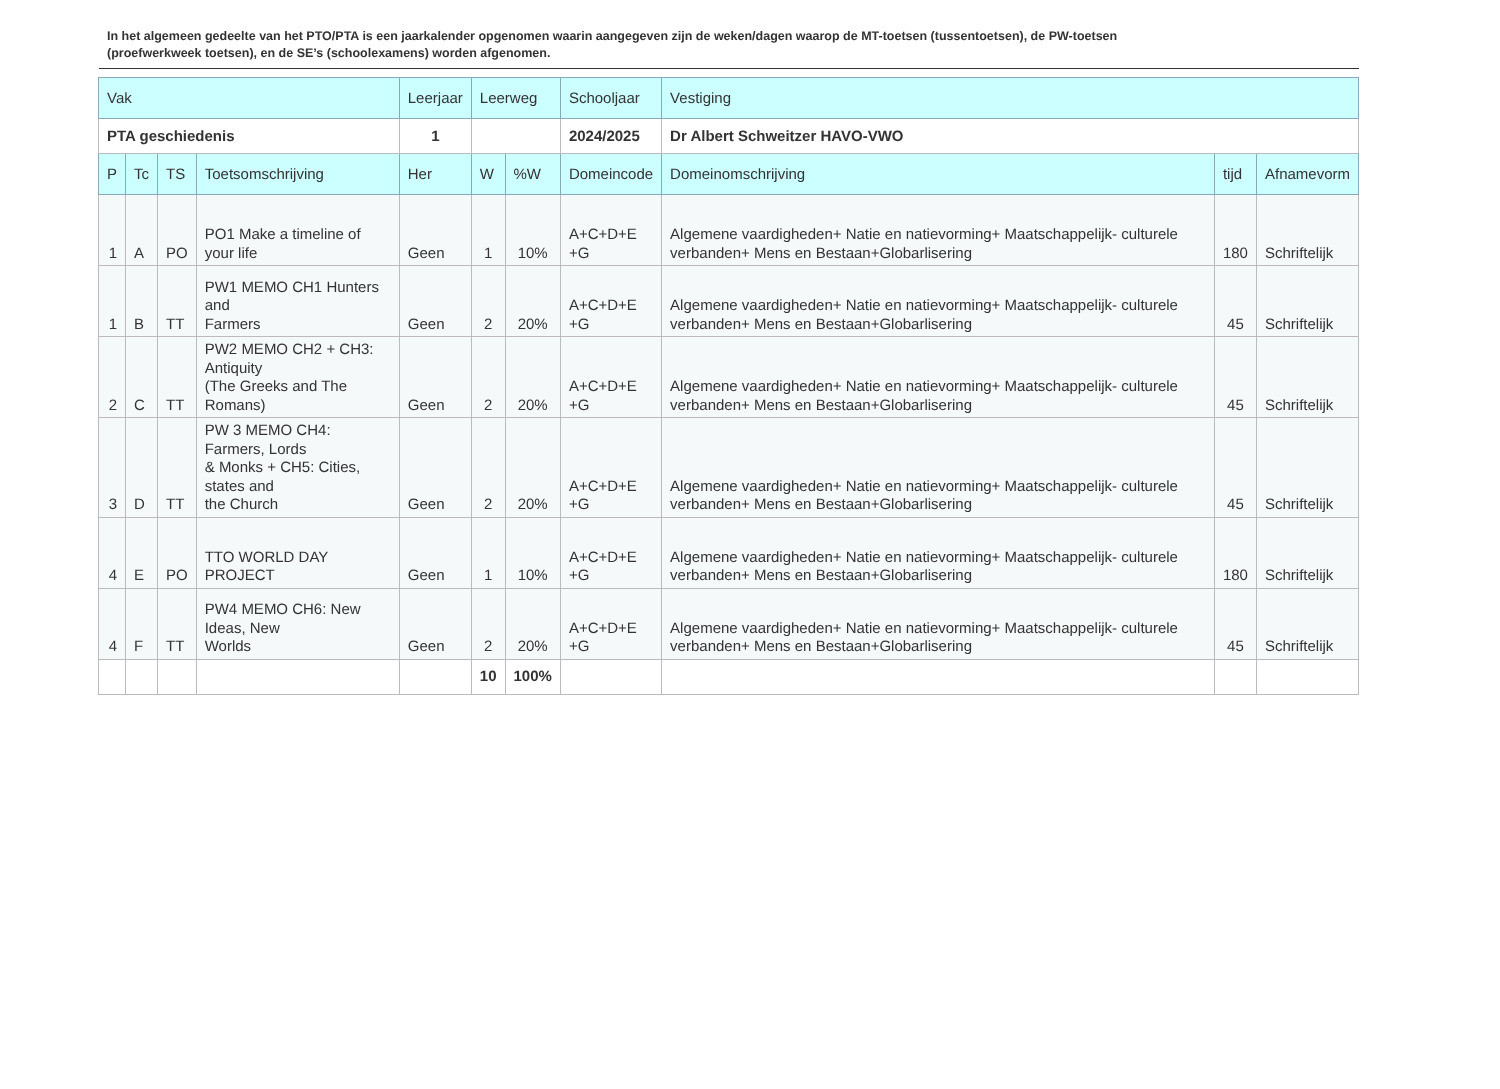In het algemeen gedeelte van het PTO/PTA is een jaarkalender opgenomen waarin aangegeven zijn de weken/dagen waarop de MT-toetsen (tussentoetsen), de PW-toetsen (proefwerkweek toetsen), en de SE’s (schoolexamens) worden afgenomen.
| Vak | | | | Leerjaar | Leerweg | | Schooljaar | Vestiging | | |
| --- | --- | --- | --- | --- | --- | --- | --- | --- | --- | --- |
| PTA geschiedenis | | | | 1 | | | 2024/2025 | Dr Albert Schweitzer HAVO-VWO | | |
| P | Tc | TS | Toetsomschrijving | Her | W | %W | Domeincode | Domeinomschrijving | tijd | Afnamevorm |
| 1 | A | PO | PO1 Make a timeline of your life | Geen | 1 | 10% | A+C+D+E +G | Algemene vaardigheden+ Natie en natievorming+ Maatschappelijk- culturele verbanden+ Mens en Bestaan+Globarlisering | 180 | Schriftelijk |
| 1 | B | TT | PW1 MEMO CH1 Hunters and Farmers | Geen | 2 | 20% | A+C+D+E +G | Algemene vaardigheden+ Natie en natievorming+ Maatschappelijk- culturele verbanden+ Mens en Bestaan+Globarlisering | 45 | Schriftelijk |
| 2 | C | TT | PW2 MEMO CH2 + CH3: Antiquity (The Greeks and The Romans) | Geen | 2 | 20% | A+C+D+E +G | Algemene vaardigheden+ Natie en natievorming+ Maatschappelijk- culturele verbanden+ Mens en Bestaan+Globarlisering | 45 | Schriftelijk |
| 3 | D | TT | PW 3 MEMO CH4: Farmers, Lords & Monks + CH5: Cities, states and the Church | Geen | 2 | 20% | A+C+D+E +G | Algemene vaardigheden+ Natie en natievorming+ Maatschappelijk- culturele verbanden+ Mens en Bestaan+Globarlisering | 45 | Schriftelijk |
| 4 | E | PO | TTO WORLD DAY PROJECT | Geen | 1 | 10% | A+C+D+E +G | Algemene vaardigheden+ Natie en natievorming+ Maatschappelijk- culturele verbanden+ Mens en Bestaan+Globarlisering | 180 | Schriftelijk |
| 4 | F | TT | PW4 MEMO CH6: New Ideas, New Worlds | Geen | 2 | 20% | A+C+D+E +G | Algemene vaardigheden+ Natie en natievorming+ Maatschappelijk- culturele verbanden+ Mens en Bestaan+Globarlisering | 45 | Schriftelijk |
| | | | | | 10 | 100% | | | | |